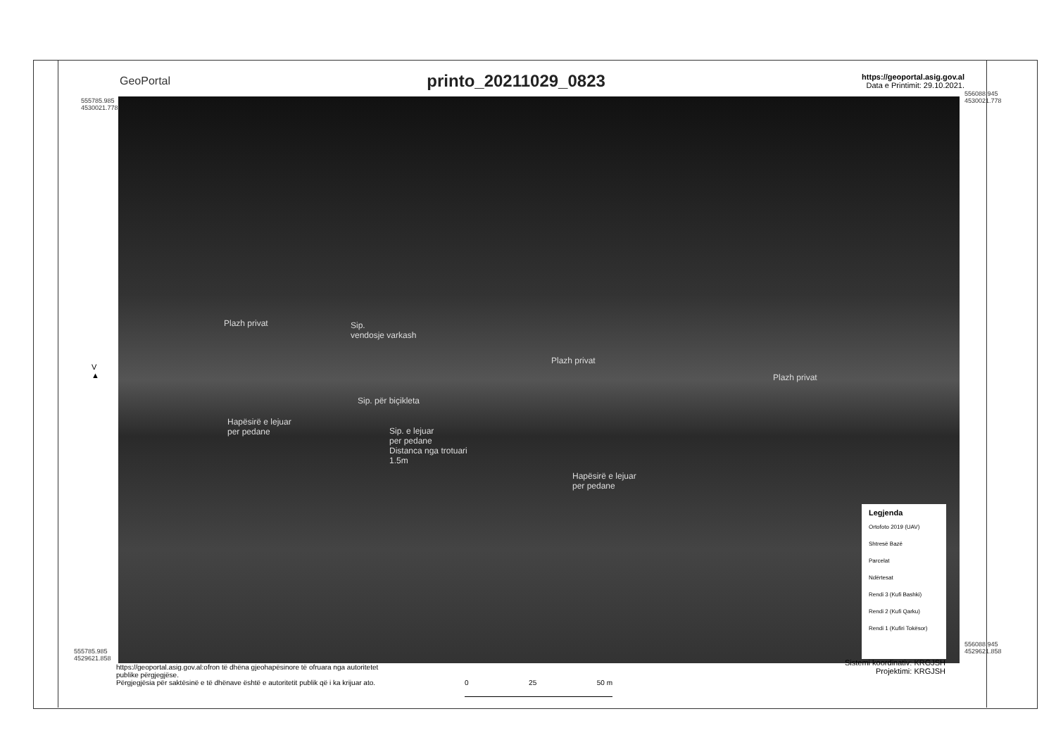GeoPortal
printo_20211029_0823
https://geoportal.asig.gov.al
Data e Printimit: 29.10.2021.
555785.985
4530021.778
556088.945
4530021.778
Plazh privat Sip.
vendosje varkash
Plazh privat
Plazh privat
Sip. për biçikleta
Hapësirë e lejuar
per pedane Sip. e lejuar
per pedane
Distanca nga trotuari
1.5m
Hapësirë e lejuar
per pedane
V
▲
Legjenda
Ortofoto 2019 (UAV)
Shtresë Bazë
Parcelat
Ndërtesat
Rendi 3 (Kufi Bashki)
Rendi 2 (Kufi Qarku)
Rendi 1 (Kufiri Tokësor)
555785.985
4529621.858
556088.945
4529621.858
https://geoportal.asig.gov.al:ofron të dhëna gjeohapësinore të ofruara nga autoritetet publike përgjegjëse.
Përgjegjësia për saktësinë e të dhënave është e autoritetit publik që i ka krijuar ato.
0 25 50 m
Sistemi koordinativ: KRGJSH
Projektimi: KRGJSH